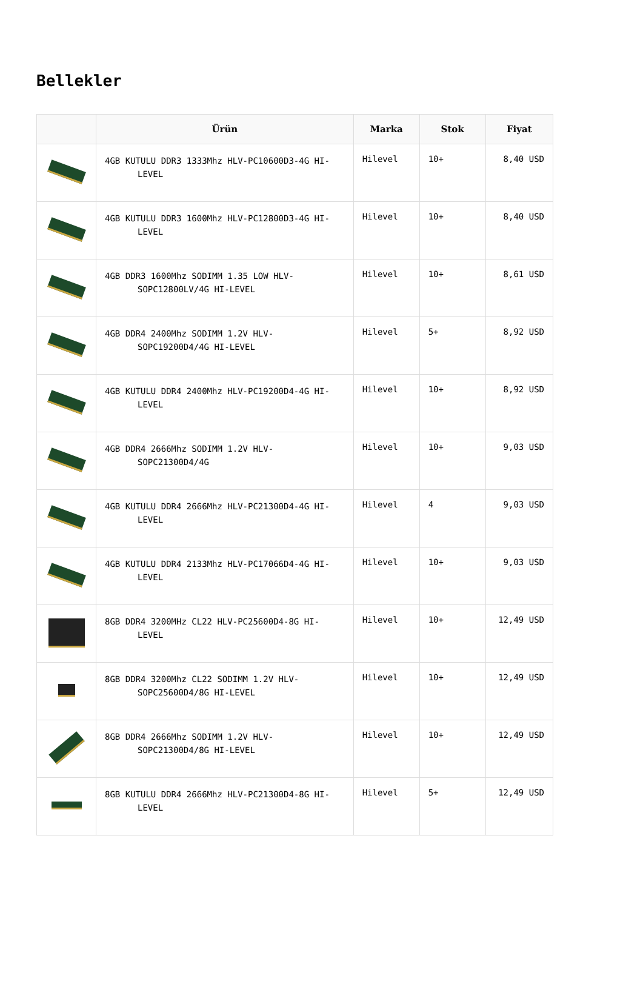Bellekler
| | Ürün | Marka | Stok | Fiyat |
| --- | --- | --- | --- | --- |
| | 4GB KUTULU DDR3 1333Mhz HLV-PC10600D3-4G HI- LEVEL | Hilevel | 10+ | 8,40 USD |
| | 4GB KUTULU DDR3 1600Mhz HLV-PC12800D3-4G HI- LEVEL | Hilevel | 10+ | 8,40 USD |
| | 4GB DDR3 1600Mhz SODIMM 1.35 LOW HLV- SOPC12800LV/4G HI-LEVEL | Hilevel | 10+ | 8,61 USD |
| | 4GB DDR4 2400Mhz SODIMM 1.2V HLV- SOPC19200D4/4G HI-LEVEL | Hilevel | 5+ | 8,92 USD |
| | 4GB KUTULU DDR4 2400Mhz HLV-PC19200D4-4G HI- LEVEL | Hilevel | 10+ | 8,92 USD |
| | 4GB DDR4 2666Mhz SODIMM 1.2V HLV- SOPC21300D4/4G | Hilevel | 10+ | 9,03 USD |
| | 4GB KUTULU DDR4 2666Mhz HLV-PC21300D4-4G HI- LEVEL | Hilevel | 4 | 9,03 USD |
| | 4GB KUTULU DDR4 2133Mhz HLV-PC17066D4-4G HI- LEVEL | Hilevel | 10+ | 9,03 USD |
| | 8GB DDR4 3200MHz CL22 HLV-PC25600D4-8G HI- LEVEL | Hilevel | 10+ | 12,49 USD |
| | 8GB DDR4 3200Mhz CL22 SODIMM 1.2V HLV- SOPC25600D4/8G HI-LEVEL | Hilevel | 10+ | 12,49 USD |
| | 8GB DDR4 2666Mhz SODIMM 1.2V HLV- SOPC21300D4/8G HI-LEVEL | Hilevel | 10+ | 12,49 USD |
| | 8GB KUTULU DDR4 2666Mhz HLV-PC21300D4-8G HI- LEVEL | Hilevel | 5+ | 12,49 USD |